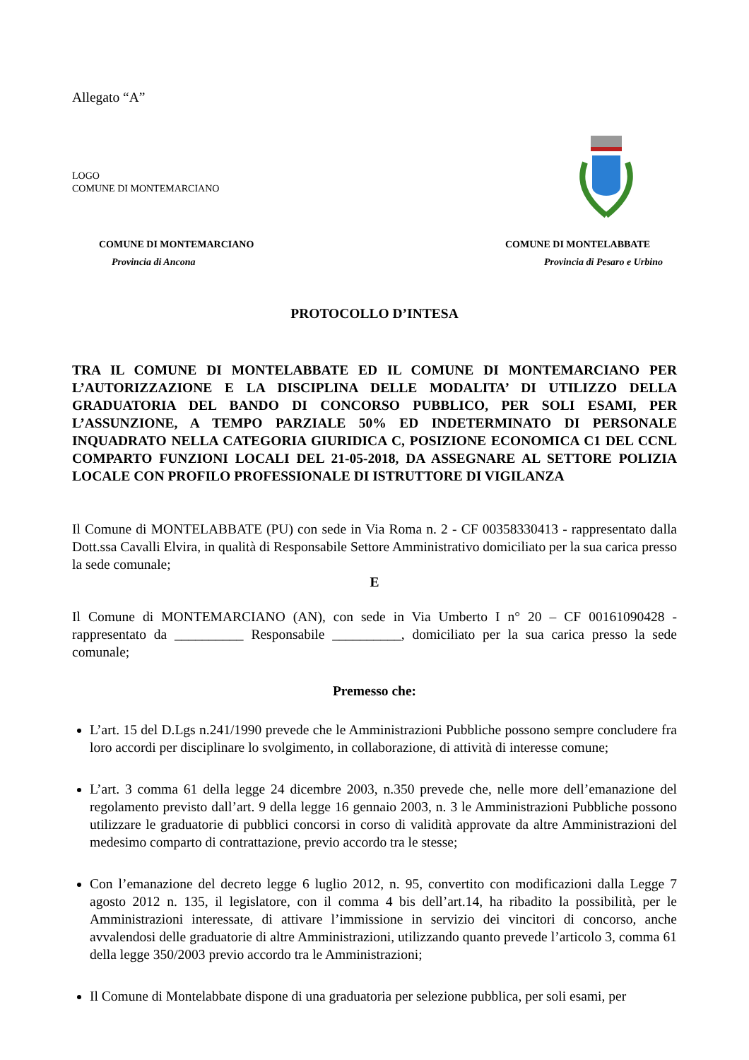Allegato “A”
LOGO
COMUNE DI MONTEMARCIANO
COMUNE DI MONTEMARCIANO
Provincia di Ancona
COMUNE DI MONTELABBATE
Provincia di Pesaro e Urbino
PROTOCOLLO D’INTESA
TRA IL COMUNE DI MONTELABBATE ED IL COMUNE DI MONTEMARCIANO PER L’AUTORIZZAZIONE E LA DISCIPLINA DELLE MODALITA’ DI UTILIZZO DELLA GRADUATORIA DEL BANDO DI CONCORSO PUBBLICO, PER SOLI ESAMI, PER L’ASSUNZIONE, A TEMPO PARZIALE 50% ED INDETERMINATO DI PERSONALE INQUADRATO NELLA CATEGORIA GIURIDICA C, POSIZIONE ECONOMICA C1 DEL CCNL COMPARTO FUNZIONI LOCALI DEL 21-05-2018, DA ASSEGNARE AL SETTORE POLIZIA LOCALE CON PROFILO PROFESSIONALE DI ISTRUTTORE DI VIGILANZA
Il Comune di MONTELABBATE (PU) con sede in Via Roma n. 2 - CF 00358330413 - rappresentato dalla Dott.ssa Cavalli Elvira, in qualità di Responsabile Settore Amministrativo domiciliato per la sua carica presso la sede comunale;
E
Il Comune di MONTEMARCIANO (AN), con sede in Via Umberto I n° 20 – CF 00161090428 - rappresentato da __________ Responsabile __________, domiciliato per la sua carica presso la sede comunale;
Premesso che:
L’art. 15 del D.Lgs n.241/1990 prevede che le Amministrazioni Pubbliche possono sempre concludere fra loro accordi per disciplinare lo svolgimento, in collaborazione, di attività di interesse comune;
L’art. 3 comma 61 della legge 24 dicembre 2003, n.350 prevede che, nelle more dell’emanazione del regolamento previsto dall’art. 9 della legge 16 gennaio 2003, n. 3 le Amministrazioni Pubbliche possono utilizzare le graduatorie di pubblici concorsi in corso di validità approvate da altre Amministrazioni del medesimo comparto di contrattazione, previo accordo tra le stesse;
Con l’emanazione del decreto legge 6 luglio 2012, n. 95, convertito con modificazioni dalla Legge 7 agosto 2012 n. 135, il legislatore, con il comma 4 bis dell’art.14, ha ribadito la possibilità, per le Amministrazioni interessate, di attivare l’immissione in servizio dei vincitori di concorso, anche avvalendosi delle graduatorie di altre Amministrazioni, utilizzando quanto prevede l’articolo 3, comma 61 della legge 350/2003 previo accordo tra le Amministrazioni;
Il Comune di Montelabbate dispone di una graduatoria per selezione pubblica, per soli esami, per